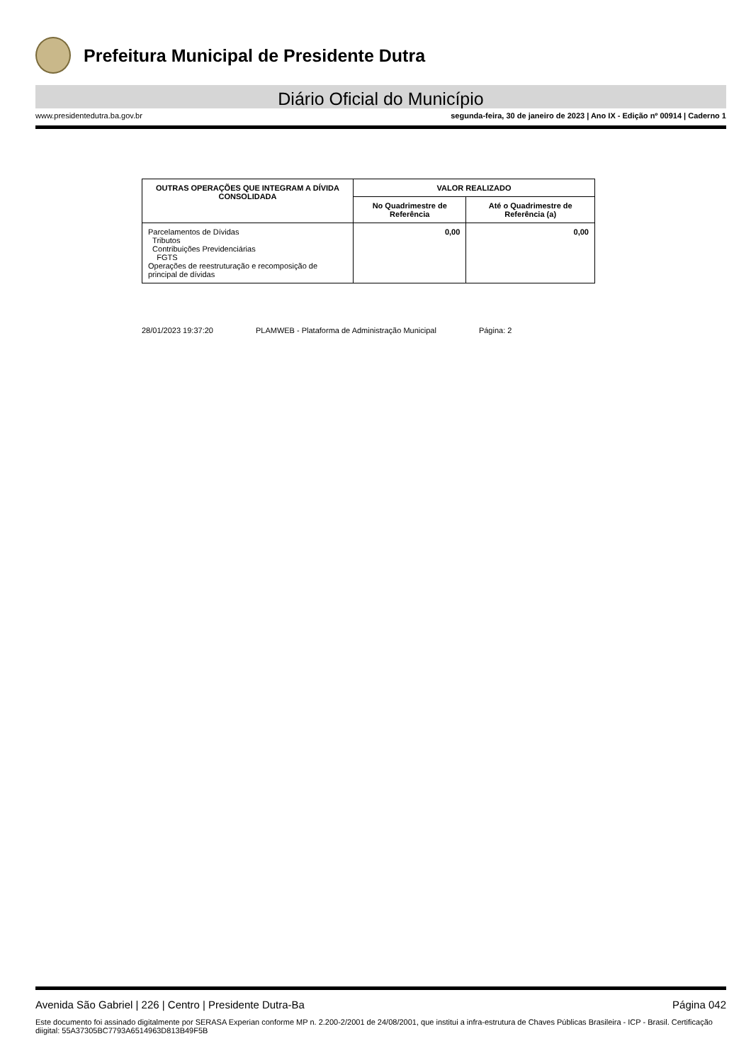Prefeitura Municipal de Presidente Dutra
Diário Oficial do Município
www.presidentedutra.ba.gov.br segunda-feira, 30 de janeiro de 2023 | Ano IX - Edição nº 00914 | Caderno 1
| OUTRAS OPERAÇÕES QUE INTEGRAM A DÍVIDA CONSOLIDADA | VALOR REALIZADO | |
| --- | --- | --- |
| | No Quadrimestre de Referência | Até o Quadrimestre de Referência (a) |
| Parcelamentos de Dívidas Tributos Contribuições Previdenciárias FGTS Operações de reestruturação e recomposição de principal de dívidas | 0,00 | 0,00 |
28/01/2023 19:37:20 PLAMWEB - Plataforma de Administração Municipal Página: 2
Avenida São Gabriel | 226 | Centro | Presidente Dutra-Ba Página 042
Este documento foi assinado digitalmente por SERASA Experian conforme MP n. 2.200-2/2001 de 24/08/2001, que institui a infra-estrutura de Chaves Públicas Brasileira - ICP - Brasil. Certificação diigital: 55A37305BC7793A6514963D813B49F5B